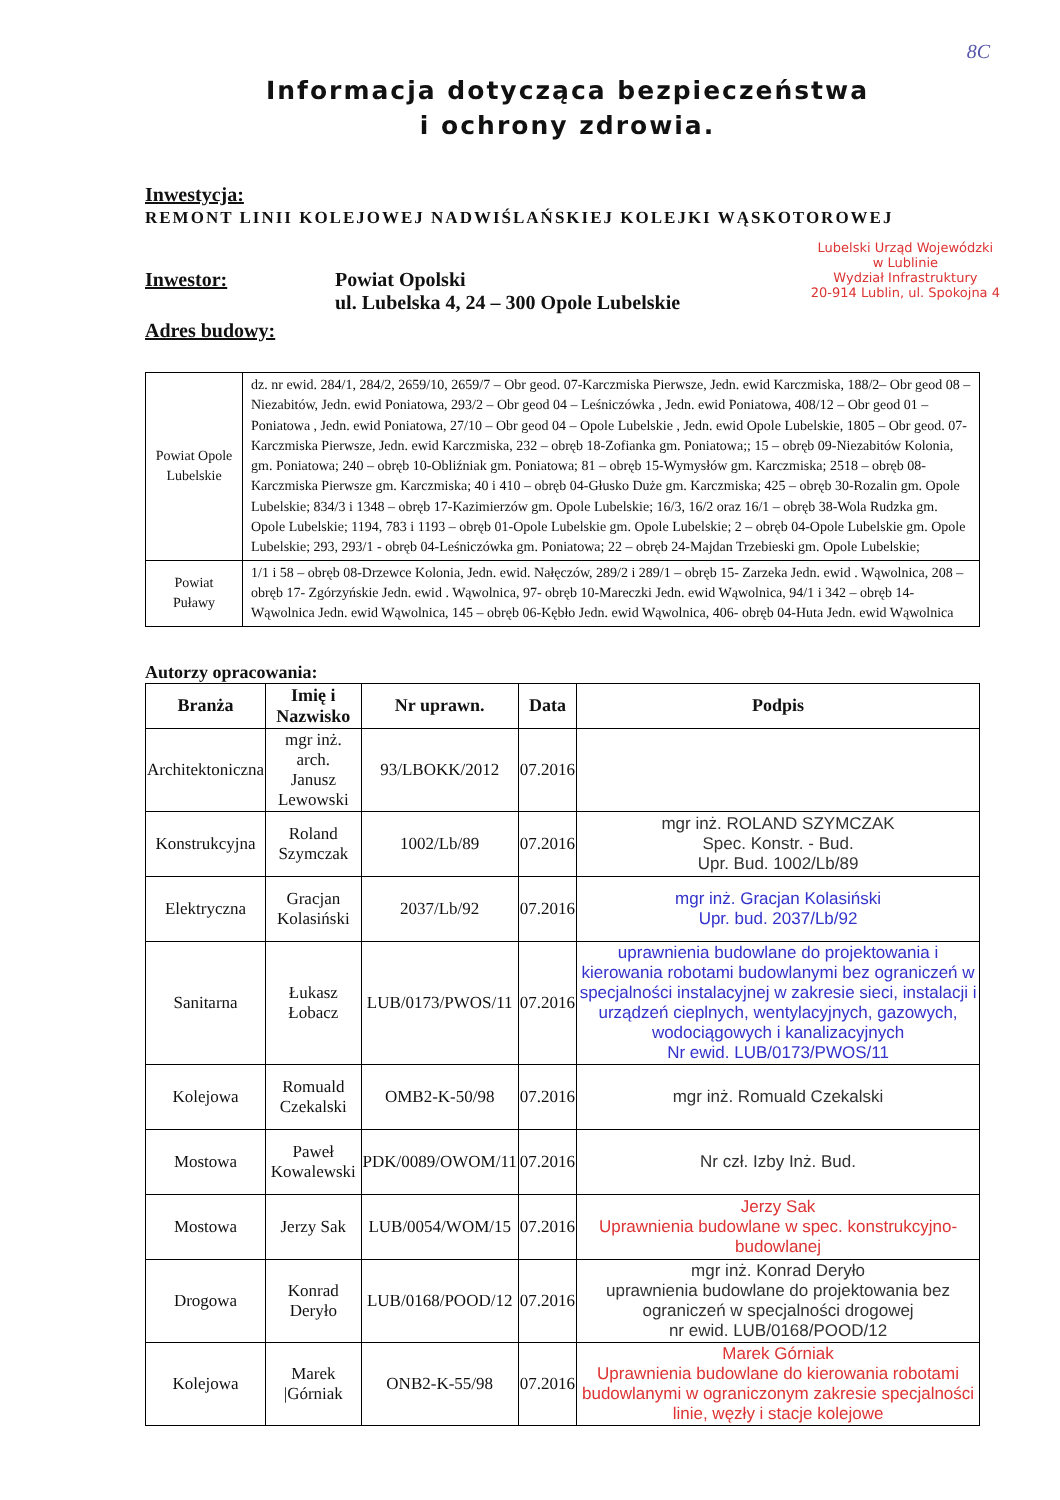8C
Informacja dotycząca bezpieczeństwa
i ochrony zdrowia.
Inwestycja:
REMONT LINII KOLEJOWEJ NADWIŚLAŃSKIEJ KOLEJKI WĄSKOTOROWEJ
Inwestor: Powiat Opolski
ul. Lubelska 4, 24 – 300 Opole Lubelskie
Adres budowy:
Lubelski Urząd Wojewódzki
w Lublinie
Wydział Infrastruktury
20-914 Lublin, ul. Spokojna 4
| Powiat Opole Lubelskie | dz. nr ewid. 284/1, 284/2, 2659/10, 2659/7 – Obr geod. 07-Karczmiska Pierwsze, Jedn. ewid Karczmiska, 188/2– Obr geod 08 – Niezabitów, Jedn. ewid Poniatowa, 293/2 – Obr geod 04 – Leśniczówka , Jedn. ewid Poniatowa, 408/12 – Obr geod 01 – Poniatowa , Jedn. ewid Poniatowa, 27/10 – Obr geod 04 – Opole Lubelskie , Jedn. ewid Opole Lubelskie, 1805 – Obr geod. 07-Karczmiska Pierwsze, Jedn. ewid Karczmiska, 232 – obręb 18-Zofianka gm. Poniatowa;; 15 – obręb 09-Niezabitów Kolonia, gm. Poniatowa; 240 – obręb 10-Obliźniak gm. Poniatowa; 81 – obręb 15-Wymysłów gm. Karczmiska; 2518 – obręb 08-Karczmiska Pierwsze gm. Karczmiska; 40 i 410 – obręb 04-Głusko Duże gm. Karczmiska; 425 – obręb 30-Rozalin gm. Opole Lubelskie; 834/3 i 1348 – obręb 17-Kazimierzów gm. Opole Lubelskie; 16/3, 16/2 oraz 16/1 – obręb 38-Wola Rudzka gm. Opole Lubelskie; 1194, 783 i 1193 – obręb 01-Opole Lubelskie gm. Opole Lubelskie; 2 – obręb 04-Opole Lubelskie gm. Opole Lubelskie; 293, 293/1 - obręb 04-Leśniczówka gm. Poniatowa; 22 – obręb 24-Majdan Trzebieski gm. Opole Lubelskie; |
| Powiat Puławy | 1/1 i 58 – obręb 08-Drzewce Kolonia, Jedn. ewid. Nałęczów, 289/2 i 289/1 – obręb 15- Zarzeka Jedn. ewid . Wąwolnica, 208 – obręb 17- Zgórzyńskie Jedn. ewid . Wąwolnica, 97- obręb 10-Mareczki Jedn. ewid Wąwolnica, 94/1 i 342 – obręb 14-Wąwolnica Jedn. ewid Wąwolnica, 145 – obręb 06-Kębło Jedn. ewid Wąwolnica, 406- obręb 04-Huta Jedn. ewid Wąwolnica |
Autorzy opracowania:
| Branża | Imię i Nazwisko | Nr uprawn. | Data | Podpis |
| --- | --- | --- | --- | --- |
| Architektoniczna | mgr inż. arch. Janusz Lewowski | 93/LBOKK/2012 | 07.2016 | |
| Konstrukcyjna | Roland Szymczak | 1002/Lb/89 | 07.2016 | mgr inż. ROLAND SZYMCZAK Spec. Konstr. - Bud. Upr. Bud. 1002/Lb/89 |
| Elektryczna | Gracjan Kolasiński | 2037/Lb/92 | 07.2016 | mgr inż. Gracjan Kolasiński Upr. bud. 2037/Lb/92 |
| Sanitarna | Łukasz Łobacz | LUB/0173/PWOS/11 | 07.2016 | uprawnienia budowlane do projektowania i kierowania robotami budowlanymi bez ograniczeń w specjalności instalacyjnej w zakresie sieci, instalacji i urządzeń cieplnych, wentylacyjnych, gazowych, wodociągowych i kanalizacyjnych Nr ewid. LUB/0173/PWOS/11 |
| Kolejowa | Romuald Czekalski | OMB2-K-50/98 | 07.2016 | mgr inż. Romuald Czekalski |
| Mostowa | Paweł Kowalewski | PDK/0089/OWOM/11 | 07.2016 | Nr czł. Izby Inż. Bud. |
| Mostowa | Jerzy Sak | LUB/0054/WOM/15 | 07.2016 | Jerzy Sak Uprawnienia budowlane w spec. konstrukcyjno-budowlanej |
| Drogowa | Konrad Deryło | LUB/0168/POOD/12 | 07.2016 | mgr inż. Konrad Deryło uprawnienia budowlane do projektowania bez ograniczeń w specjalności drogowej nr ewid. LUB/0168/POOD/12 |
| Kolejowa | Marek /Górniak | ONB2-K-55/98 | 07.2016 | Marek Górniak Uprawnienia budowlane do kierowania robotami budowlanymi w ograniczonym zakresie specjalności linie, węzły i stacje kolejowe |